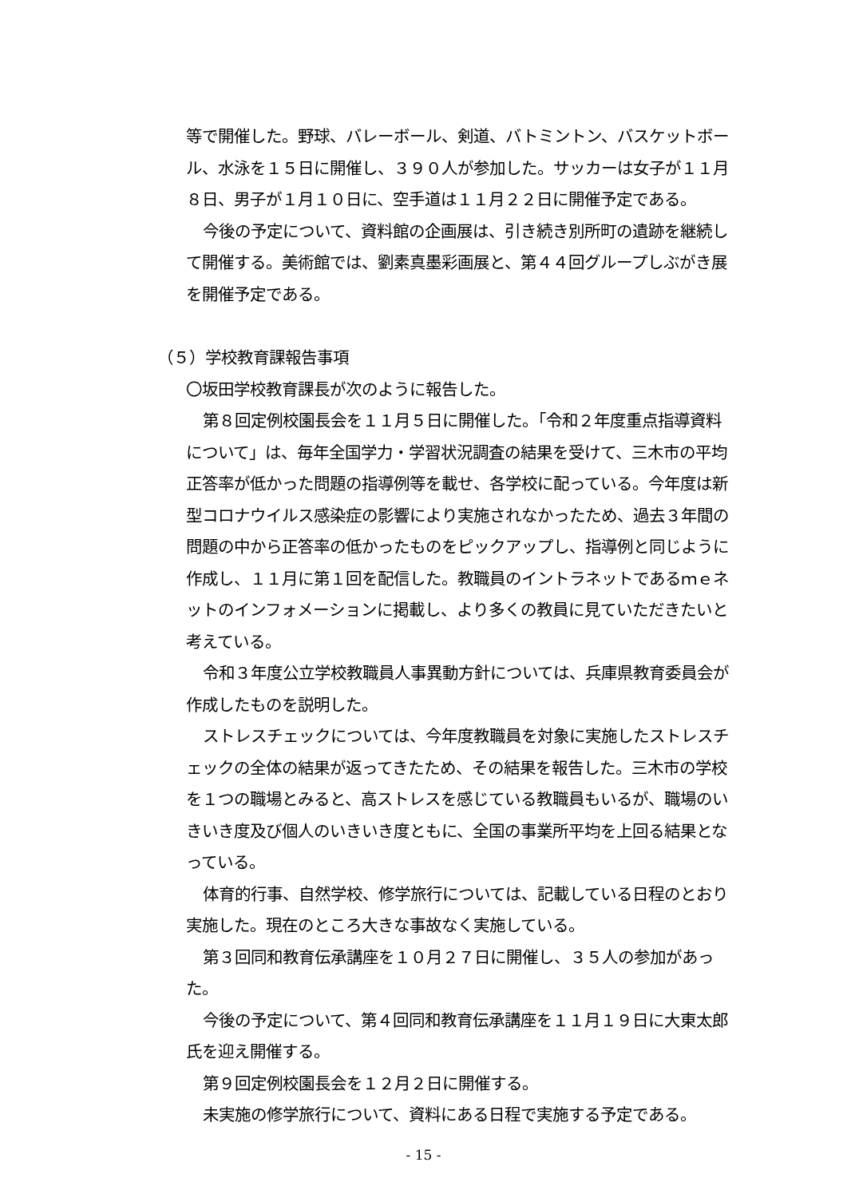等で開催した。野球、バレーボール、剣道、バトミントン、バスケットボール、水泳を１５日に開催し、３９０人が参加した。サッカーは女子が１１月８日、男子が１月１０日に、空手道は１１月２２日に開催予定である。
今後の予定について、資料館の企画展は、引き続き別所町の遺跡を継続して開催する。美術館では、劉素真墨彩画展と、第４４回グループしぶがき展を開催予定である。
（５）学校教育課報告事項
〇坂田学校教育課長が次のように報告した。
第８回定例校園長会を１１月５日に開催した。「令和２年度重点指導資料について」は、毎年全国学力・学習状況調査の結果を受けて、三木市の平均正答率が低かった問題の指導例等を載せ、各学校に配っている。今年度は新型コロナウイルス感染症の影響により実施されなかったため、過去３年間の問題の中から正答率の低かったものをピックアップし、指導例と同じように作成し、１１月に第１回を配信した。教職員のイントラネットであるｍｅネットのインフォメーションに掲載し、より多くの教員に見ていただきたいと考えている。
令和３年度公立学校教職員人事異動方針については、兵庫県教育委員会が作成したものを説明した。
ストレスチェックについては、今年度教職員を対象に実施したストレスチェックの全体の結果が返ってきたため、その結果を報告した。三木市の学校を１つの職場とみると、高ストレスを感じている教職員もいるが、職場のいきいき度及び個人のいきいき度ともに、全国の事業所平均を上回る結果となっている。
体育的行事、自然学校、修学旅行については、記載している日程のとおり実施した。現在のところ大きな事故なく実施している。
第３回同和教育伝承講座を１０月２７日に開催し、３５人の参加があった。
今後の予定について、第４回同和教育伝承講座を１１月１９日に大東太郎氏を迎え開催する。
第９回定例校園長会を１２月２日に開催する。
未実施の修学旅行について、資料にある日程で実施する予定である。
- 15 -